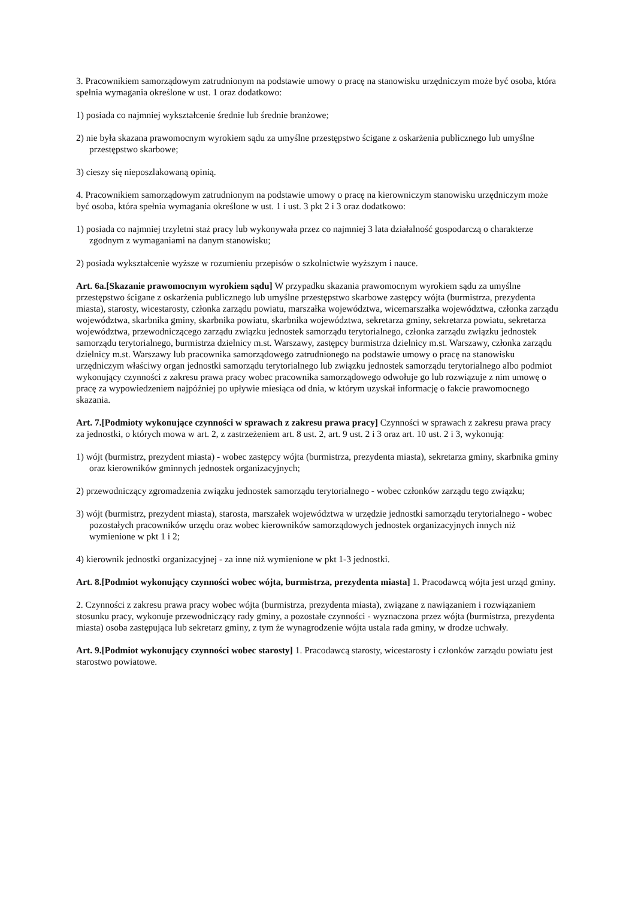3. Pracownikiem samorządowym zatrudnionym na podstawie umowy o pracę na stanowisku urzędniczym może być osoba, która spełnia wymagania określone w ust. 1 oraz dodatkowo:
1) posiada co najmniej wykształcenie średnie lub średnie branżowe;
2) nie była skazana prawomocnym wyrokiem sądu za umyślne przestępstwo ścigane z oskarżenia publicznego lub umyślne przestępstwo skarbowe;
3) cieszy się nieposzlakowaną opinią.
4. Pracownikiem samorządowym zatrudnionym na podstawie umowy o pracę na kierowniczym stanowisku urzędniczym może być osoba, która spełnia wymagania określone w ust. 1 i ust. 3 pkt 2 i 3 oraz dodatkowo:
1) posiada co najmniej trzyletni staż pracy lub wykonywała przez co najmniej 3 lata działalność gospodarczą o charakterze zgodnym z wymaganiami na danym stanowisku;
2) posiada wykształcenie wyższe w rozumieniu przepisów o szkolnictwie wyższym i nauce.
Art. 6a.[Skazanie prawomocnym wyrokiem sądu] W przypadku skazania prawomocnym wyrokiem sądu za umyślne przestępstwo ścigane z oskarżenia publicznego lub umyślne przestępstwo skarbowe zastępcy wójta (burmistrza, prezydenta miasta), starosty, wicestarosty, członka zarządu powiatu, marszałka województwa, wicemarszałka województwa, członka zarządu województwa, skarbnika gminy, skarbnika powiatu, skarbnika województwa, sekretarza gminy, sekretarza powiatu, sekretarza województwa, przewodniczącego zarządu związku jednostek samorządu terytorialnego, członka zarządu związku jednostek samorządu terytorialnego, burmistrza dzielnicy m.st. Warszawy, zastępcy burmistrza dzielnicy m.st. Warszawy, członka zarządu dzielnicy m.st. Warszawy lub pracownika samorządowego zatrudnionego na podstawie umowy o pracę na stanowisku urzędniczym właściwy organ jednostki samorządu terytorialnego lub związku jednostek samorządu terytorialnego albo podmiot wykonujący czynności z zakresu prawa pracy wobec pracownika samorządowego odwołuje go lub rozwiązuje z nim umowę o pracę za wypowiedzeniem najpóźniej po upływie miesiąca od dnia, w którym uzyskał informację o fakcie prawomocnego skazania.
Art. 7.[Podmioty wykonujące czynności w sprawach z zakresu prawa pracy] Czynności w sprawach z zakresu prawa pracy za jednostki, o których mowa w art. 2, z zastrzeżeniem art. 8 ust. 2, art. 9 ust. 2 i 3 oraz art. 10 ust. 2 i 3, wykonują:
1) wójt (burmistrz, prezydent miasta) - wobec zastępcy wójta (burmistrza, prezydenta miasta), sekretarza gminy, skarbnika gminy oraz kierowników gminnych jednostek organizacyjnych;
2) przewodniczący zgromadzenia związku jednostek samorządu terytorialnego - wobec członków zarządu tego związku;
3) wójt (burmistrz, prezydent miasta), starosta, marszałek województwa w urzędzie jednostki samorządu terytorialnego - wobec pozostałych pracowników urzędu oraz wobec kierowników samorządowych jednostek organizacyjnych innych niż wymienione w pkt 1 i 2;
4) kierownik jednostki organizacyjnej - za inne niż wymienione w pkt 1-3 jednostki.
Art. 8.[Podmiot wykonujący czynności wobec wójta, burmistrza, prezydenta miasta] 1. Pracodawcą wójta jest urząd gminy.
2. Czynności z zakresu prawa pracy wobec wójta (burmistrza, prezydenta miasta), związane z nawiązaniem i rozwiązaniem stosunku pracy, wykonuje przewodniczący rady gminy, a pozostałe czynności - wyznaczona przez wójta (burmistrza, prezydenta miasta) osoba zastępująca lub sekretarz gminy, z tym że wynagrodzenie wójta ustala rada gminy, w drodze uchwały.
Art. 9.[Podmiot wykonujący czynności wobec starosty] 1. Pracodawcą starosty, wicestarosty i członków zarządu powiatu jest starostwo powiatowe.